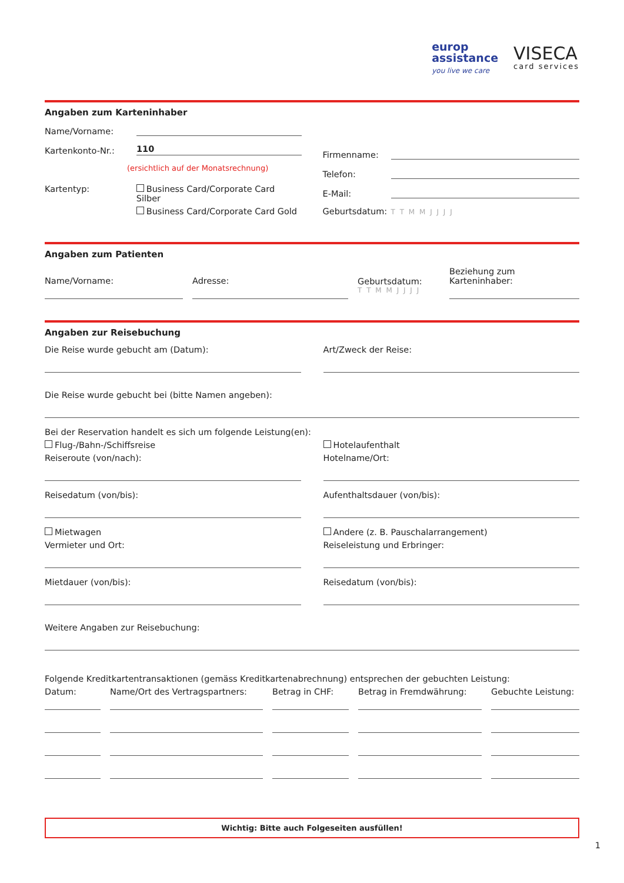europ
assistance
you live we care
VISECA
card services
Angaben zum Karteninhaber
Name/Vorname:
Kartenkonto-Nr.:
110
(ersichtlich auf der Monatsrechnung)
Kartentyp: Business Card/Corporate Card Silber
Business Card/Corporate Card Gold
Firmenname:
Telefon:
E-Mail:
Geburtsdatum: T T M M J J J J
Angaben zum Patienten
Name/Vorname:
Adresse:
Geburtsdatum:
T T M M J J J J
Beziehung zum Karteninhaber:
Angaben zur Reisebuchung
Die Reise wurde gebucht am (Datum):
Art/Zweck der Reise:
Die Reise wurde gebucht bei (bitte Namen angeben):
Bei der Reservation handelt es sich um folgende Leistung(en):
Flug-/Bahn-/Schiffsreise
Reiseroute (von/nach):
Reisedatum (von/bis):
Mietwagen
Vermieter und Ort:
Mietdauer (von/bis):
Hotelaufenthalt
Hotelname/Ort:
Aufenthaltsdauer (von/bis):
Andere (z. B. Pauschalarrangement)
Reiseleistung und Erbringer:
Reisedatum (von/bis):
Weitere Angaben zur Reisebuchung:
Folgende Kreditkartentransaktionen (gemäss Kreditkartenabrechnung) entsprechen der gebuchten Leistung:
Datum: Name/Ort des Vertragspartners:
Betrag in CHF: Betrag in Fremdwährung: Gebuchte Leistung:
Wichtig: Bitte auch Folgeseiten ausfüllen!
1